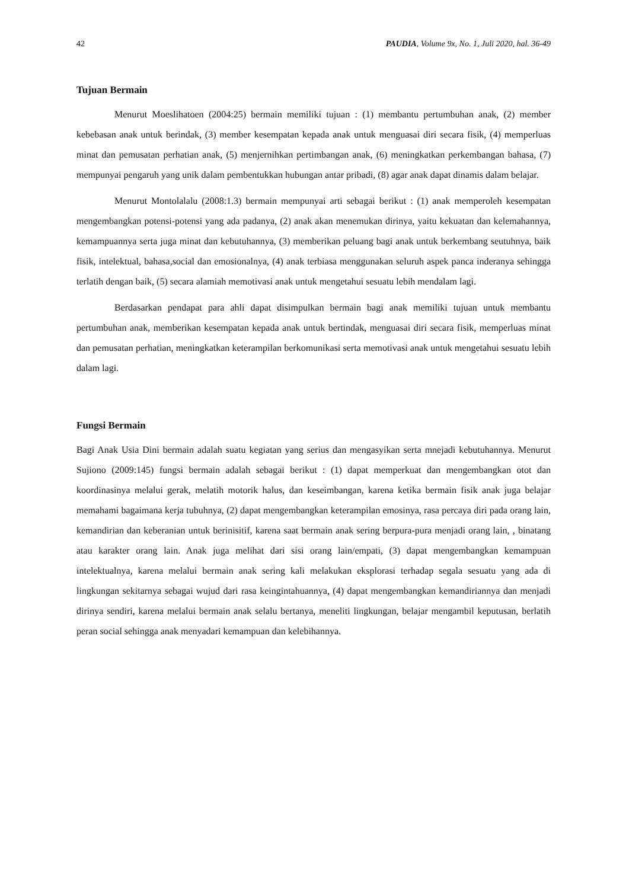42 PAUDIA, Volume 9x, No. 1, Juli 2020, hal. 36-49
Tujuan Bermain
Menurut Moeslihatoen (2004:25) bermain memiliki tujuan : (1) membantu pertumbuhan anak, (2) member kebebasan anak untuk berindak, (3) member kesempatan kepada anak untuk menguasai diri secara fisik, (4) memperluas minat dan pemusatan perhatian anak, (5) menjernihkan pertimbangan anak, (6) meningkatkan perkembangan bahasa, (7) mempunyai pengaruh yang unik dalam pembentukkan hubungan antar pribadi, (8) agar anak dapat dinamis dalam belajar.
Menurut Montolalalu (2008:1.3) bermain mempunyai arti sebagai berikut : (1) anak memperoleh kesempatan mengembangkan potensi-potensi yang ada padanya, (2) anak akan menemukan dirinya, yaitu kekuatan dan kelemahannya, kemampuannya serta juga minat dan kebutuhannya, (3) memberikan peluang bagi anak untuk berkembang seutuhnya, baik fisik, intelektual, bahasa,social dan emosionalnya, (4) anak terbiasa menggunakan seluruh aspek panca inderanya sehingga terlatih dengan baik, (5) secara alamiah memotivasi anak untuk mengetahui sesuatu lebih mendalam lagi.
Berdasarkan pendapat para ahli dapat disimpulkan bermain bagi anak memiliki tujuan untuk membantu pertumbuhan anak, memberikan kesempatan kepada anak untuk bertindak, menguasai diri secara fisik, memperluas minat dan pemusatan perhatian, meningkatkan keterampilan berkomunikasi serta memotivasi anak untuk mengetahui sesuatu lebih dalam lagi.
Fungsi Bermain
Bagi Anak Usia Dini bermain adalah suatu kegiatan yang serius dan mengasyikan serta mnejadi kebutuhannya. Menurut Sujiono (2009:145) fungsi bermain adalah sebagai berikut : (1) dapat memperkuat dan mengembangkan otot dan koordinasinya melalui gerak, melatih motorik halus, dan keseimbangan, karena ketika bermain fisik anak juga belajar memahami bagaimana kerja tubuhnya, (2) dapat mengembangkan keterampilan emosinya, rasa percaya diri pada orang lain, kemandirian dan keberanian untuk berinisitif, karena saat bermain anak sering berpura-pura menjadi orang lain, , binatang atau karakter orang lain. Anak juga melihat dari sisi orang lain/empati, (3) dapat mengembangkan kemampuan intelektualnya, karena melalui bermain anak sering kali melakukan eksplorasi terhadap segala sesuatu yang ada di lingkungan sekitarnya sebagai wujud dari rasa keingintahuannya, (4) dapat mengembangkan kemandiriannya dan menjadi dirinya sendiri, karena melalui bermain anak selalu bertanya, meneliti lingkungan, belajar mengambil keputusan, berlatih peran social sehingga anak menyadari kemampuan dan kelebihannya.